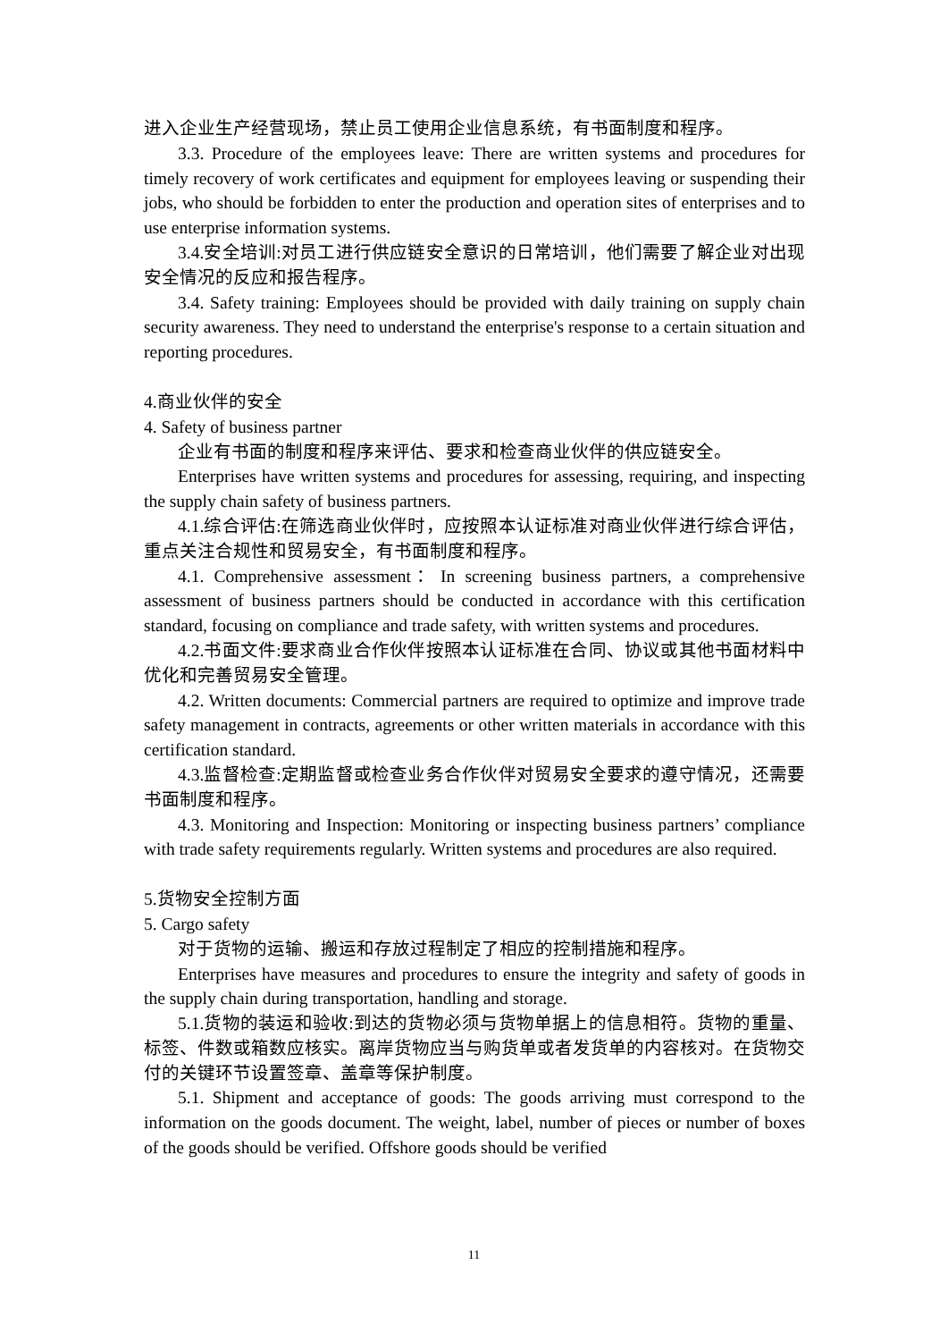进入企业生产经营现场，禁止员工使用企业信息系统，有书面制度和程序。
3.3. Procedure of the employees leave: There are written systems and procedures for timely recovery of work certificates and equipment for employees leaving or suspending their jobs, who should be forbidden to enter the production and operation sites of enterprises and to use enterprise information systems.
3.4.安全培训:对员工进行供应链安全意识的日常培训，他们需要了解企业对出现安全情况的反应和报告程序。
3.4. Safety training: Employees should be provided with daily training on supply chain security awareness. They need to understand the enterprise's response to a certain situation and reporting procedures.
4.商业伙伴的安全
4. Safety of business partner
企业有书面的制度和程序来评估、要求和检查商业伙伴的供应链安全。
Enterprises have written systems and procedures for assessing, requiring, and inspecting the supply chain safety of business partners.
4.1.综合评估:在筛选商业伙伴时，应按照本认证标准对商业伙伴进行综合评估，重点关注合规性和贸易安全，有书面制度和程序。
4.1. Comprehensive assessment：In screening business partners, a comprehensive assessment of business partners should be conducted in accordance with this certification standard, focusing on compliance and trade safety, with written systems and procedures.
4.2.书面文件:要求商业合作伙伴按照本认证标准在合同、协议或其他书面材料中优化和完善贸易安全管理。
4.2. Written documents: Commercial partners are required to optimize and improve trade safety management in contracts, agreements or other written materials in accordance with this certification standard.
4.3.监督检查:定期监督或检查业务合作伙伴对贸易安全要求的遵守情况，还需要书面制度和程序。
4.3. Monitoring and Inspection: Monitoring or inspecting business partners’ compliance with trade safety requirements regularly. Written systems and procedures are also required.
5.货物安全控制方面
5. Cargo safety
对于货物的运输、搬运和存放过程制定了相应的控制措施和程序。
Enterprises have measures and procedures to ensure the integrity and safety of goods in the supply chain during transportation, handling and storage.
5.1.货物的装运和验收:到达的货物必须与货物单据上的信息相符。货物的重量、标签、件数或箱数应核实。离岸货物应当与购货单或者发货单的内容核对。在货物交付的关键环节设置签章、盖章等保护制度。
5.1. Shipment and acceptance of goods: The goods arriving must correspond to the information on the goods document. The weight, label, number of pieces or number of boxes of the goods should be verified. Offshore goods should be verified
11